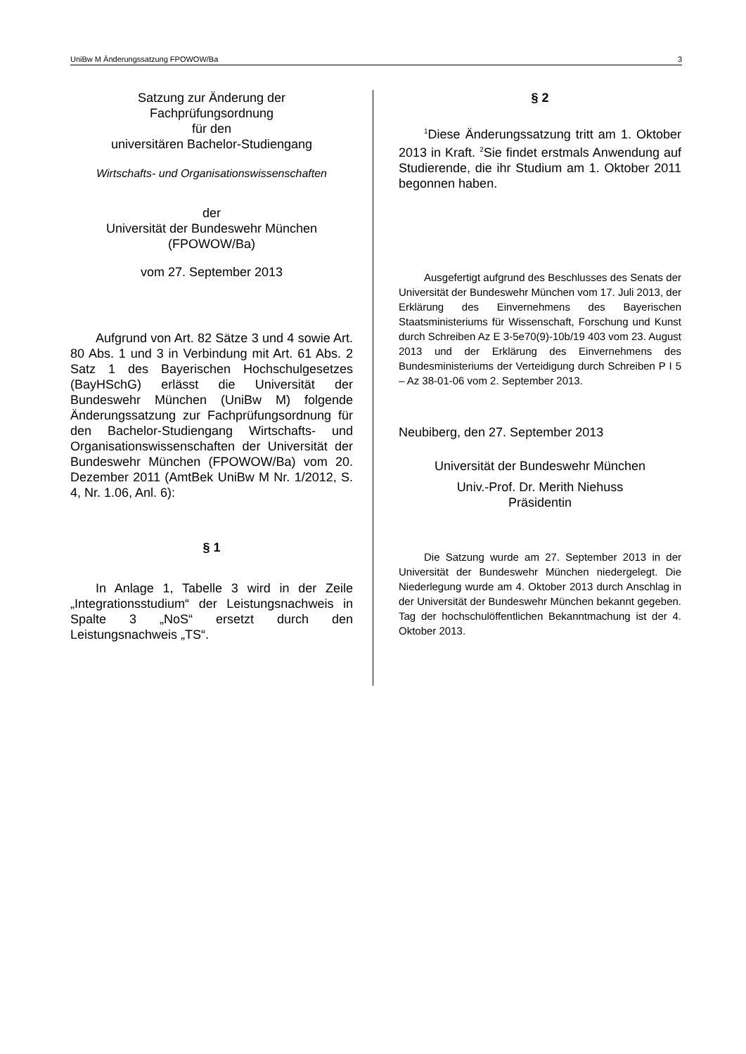UniBw M Änderungssatzung FPOWOW/Ba 3
Satzung zur Änderung der
Fachprüfungsordnung
für den
universitären Bachelor-Studiengang
Wirtschafts- und Organisationswissenschaften
der
Universität der Bundeswehr München
(FPOWOW/Ba)
vom 27. September 2013
Aufgrund von Art. 82 Sätze 3 und 4 sowie Art. 80 Abs. 1 und 3 in Verbindung mit Art. 61 Abs. 2 Satz 1 des Bayerischen Hochschulgesetzes (BayHSchG) erlässt die Universität der Bundeswehr München (UniBw M) folgende Änderungssatzung zur Fachprüfungsordnung für den Bachelor-Studiengang Wirtschafts- und Organisationswissenschaften der Universität der Bundeswehr München (FPOWOW/Ba) vom 20. Dezember 2011 (AmtBek UniBw M Nr. 1/2012, S. 4, Nr. 1.06, Anl. 6):
§ 1
In Anlage 1, Tabelle 3 wird in der Zeile „Integrationsstudium“ der Leistungsnachweis in Spalte 3 „NoS“ ersetzt durch den Leistungsnachweis „TS“.
§ 2
<sup>1</sup> Diese Änderungssatzung tritt am 1. Oktober 2013 in Kraft. <sup>2</sup>Sie findet erstmals Anwendung auf Studierende, die ihr Studium am 1. Oktober 2011 begonnen haben.
Ausgefertigt aufgrund des Beschlusses des Senats der Universität der Bundeswehr München vom 17. Juli 2013, der Erklärung des Einvernehmens des Bayerischen Staatsministeriums für Wissenschaft, Forschung und Kunst durch Schreiben Az E 3-5e70(9)-10b/19 403 vom 23. August 2013 und der Erklärung des Einvernehmens des Bundesministeriums der Verteidigung durch Schreiben P I 5 – Az 38-01-06 vom 2. September 2013.
Neubiberg, den 27. September 2013
Universität der Bundeswehr München
Univ.-Prof. Dr. Merith Niehuss
Präsidentin
Die Satzung wurde am 27. September 2013 in der Universität der Bundeswehr München niedergelegt. Die Niederlegung wurde am 4. Oktober 2013 durch Anschlag in der Universität der Bundeswehr München bekannt gegeben. Tag der hochschulöffentlichen Bekanntmachung ist der 4. Oktober 2013.